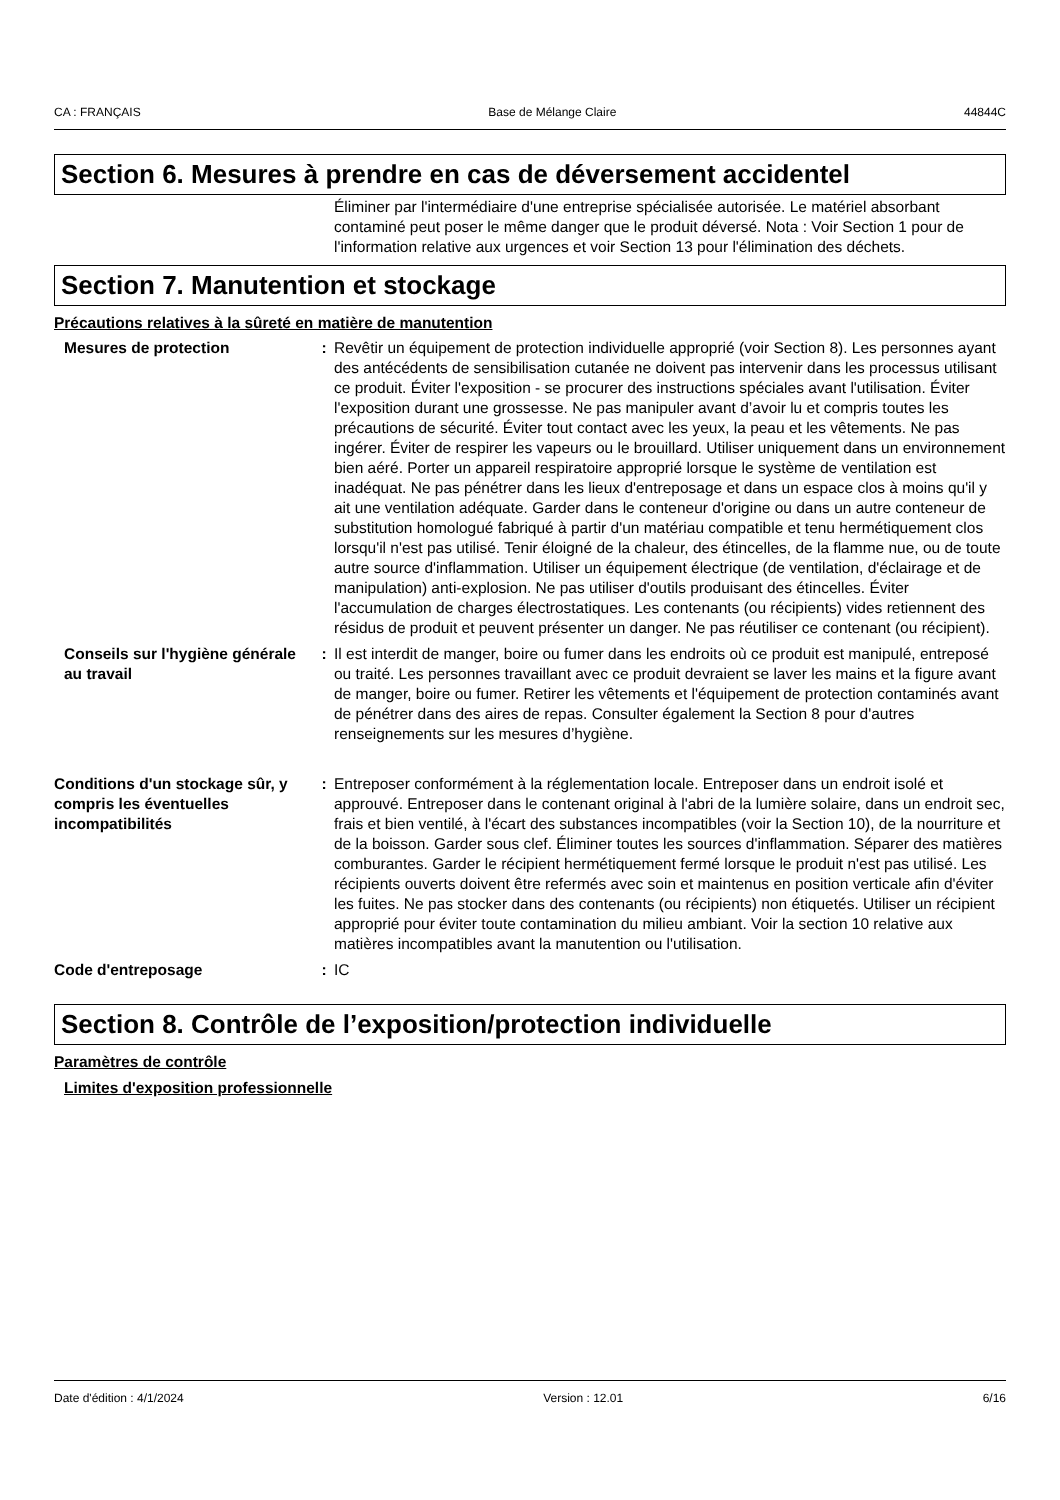CA : FRANÇAIS Base de Mélange Claire 44844C
Section 6. Mesures à prendre en cas de déversement accidentel
Éliminer par l'intermédiaire d'une entreprise spécialisée autorisée. Le matériel absorbant contaminé peut poser le même danger que le produit déversé. Nota : Voir Section 1 pour de l'information relative aux urgences et voir Section 13 pour l'élimination des déchets.
Section 7. Manutention et stockage
Précautions relatives à la sûreté en matière de manutention
Mesures de protection : Revêtir un équipement de protection individuelle approprié (voir Section 8). Les personnes ayant des antécédents de sensibilisation cutanée ne doivent pas intervenir dans les processus utilisant ce produit. Éviter l'exposition - se procurer des instructions spéciales avant l'utilisation. Éviter l'exposition durant une grossesse. Ne pas manipuler avant d’avoir lu et compris toutes les précautions de sécurité. Éviter tout contact avec les yeux, la peau et les vêtements. Ne pas ingérer. Éviter de respirer les vapeurs ou le brouillard. Utiliser uniquement dans un environnement bien aéré. Porter un appareil respiratoire approprié lorsque le système de ventilation est inadéquat. Ne pas pénétrer dans les lieux d'entreposage et dans un espace clos à moins qu'il y ait une ventilation adéquate. Garder dans le conteneur d'origine ou dans un autre conteneur de substitution homologué fabriqué à partir d'un matériau compatible et tenu hermétiquement clos lorsqu'il n'est pas utilisé. Tenir éloigné de la chaleur, des étincelles, de la flamme nue, ou de toute autre source d'inflammation. Utiliser un équipement électrique (de ventilation, d'éclairage et de manipulation) anti-explosion. Ne pas utiliser d'outils produisant des étincelles. Éviter l'accumulation de charges électrostatiques. Les contenants (ou récipients) vides retiennent des résidus de produit et peuvent présenter un danger. Ne pas réutiliser ce contenant (ou récipient).
Conseils sur l'hygiène générale au travail
: Il est interdit de manger, boire ou fumer dans les endroits où ce produit est manipulé, entreposé ou traité. Les personnes travaillant avec ce produit devraient se laver les mains et la figure avant de manger, boire ou fumer. Retirer les vêtements et l'équipement de protection contaminés avant de pénétrer dans des aires de repas. Consulter également la Section 8 pour d'autres renseignements sur les mesures d’hygiène.
Conditions d'un stockage sûr, y compris les éventuelles incompatibilités
: Entreposer conformément à la réglementation locale. Entreposer dans un endroit isolé et approuvé. Entreposer dans le contenant original à l'abri de la lumière solaire, dans un endroit sec, frais et bien ventilé, à l'écart des substances incompatibles (voir la Section 10), de la nourriture et de la boisson. Garder sous clef. Éliminer toutes les sources d'inflammation. Séparer des matières comburantes. Garder le récipient hermétiquement fermé lorsque le produit n'est pas utilisé. Les récipients ouverts doivent être refermés avec soin et maintenus en position verticale afin d'éviter les fuites. Ne pas stocker dans des contenants (ou récipients) non étiquetés. Utiliser un récipient approprié pour éviter toute contamination du milieu ambiant. Voir la section 10 relative aux matières incompatibles avant la manutention ou l'utilisation.
Code d'entreposage : IC
Section 8. Contrôle de l’exposition/protection individuelle
Paramètres de contrôle
Limites d'exposition professionnelle
Date d'édition : 4/1/2024 Version : 12.01 6/16